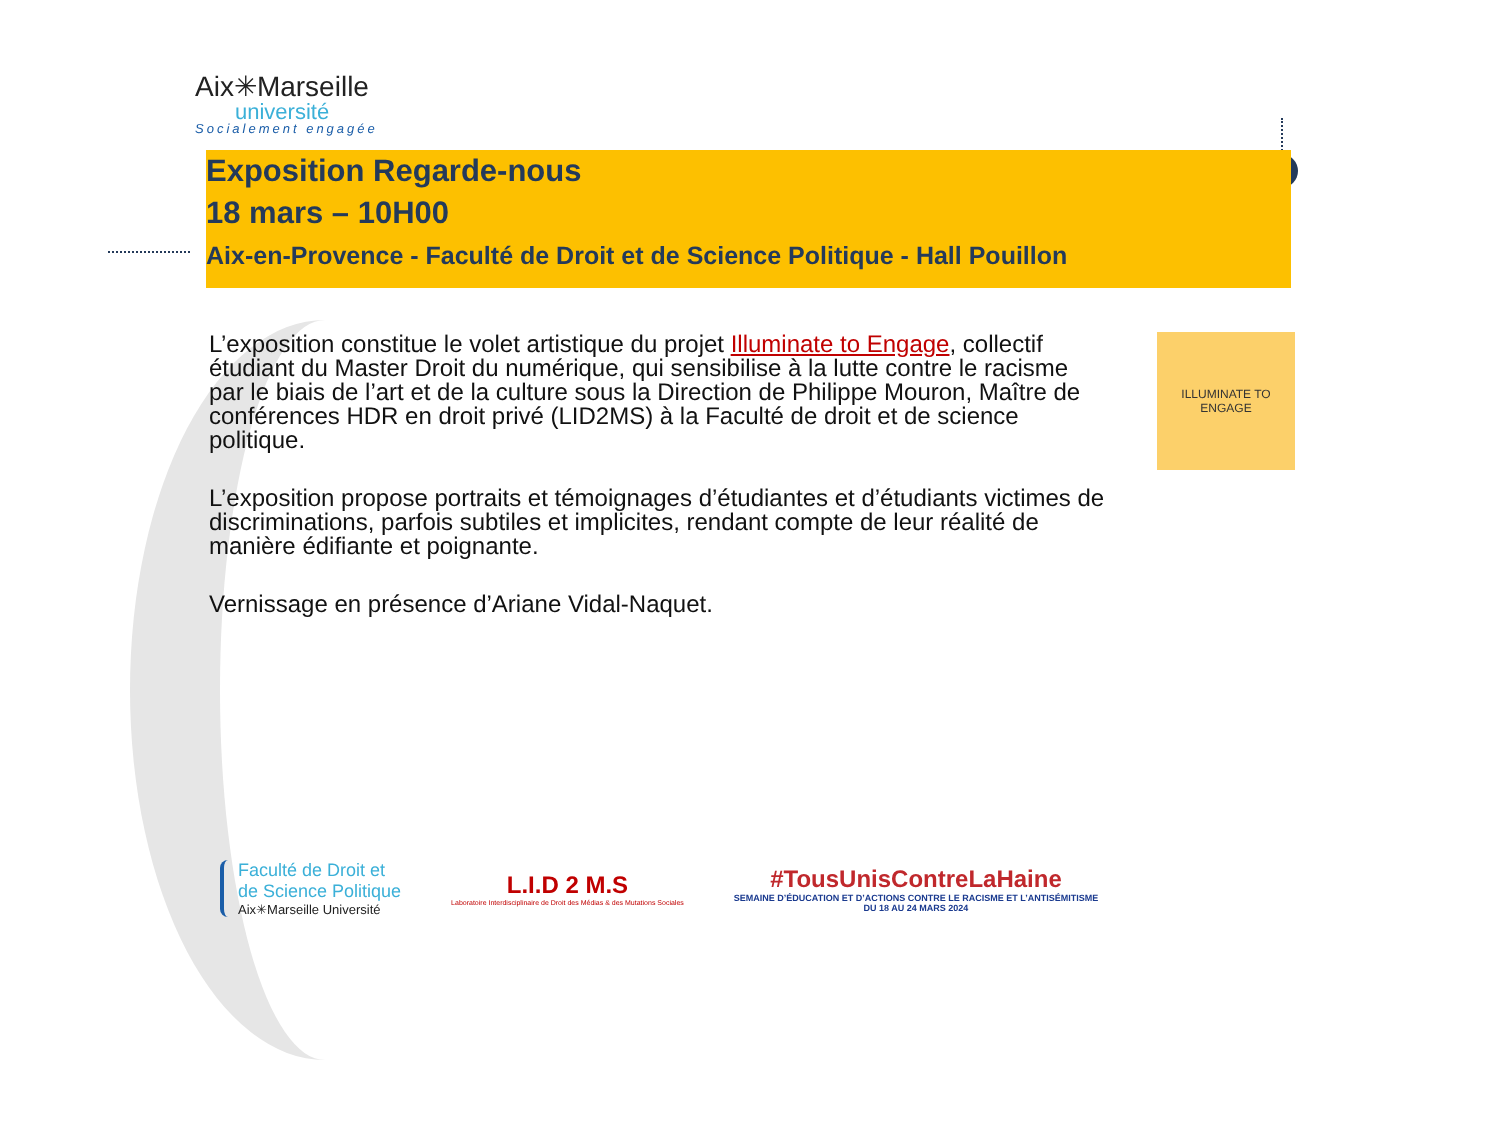Aix✳Marseille
université
Socialement engagée
Exposition Regarde-nous
18 mars – 10H00
Aix-en-Provence - Faculté de Droit et de Science Politique - Hall Pouillon
L’exposition constitue le volet artistique du projet Illuminate to Engage, collectif étudiant du Master Droit du numérique, qui sensibilise à la lutte contre le racisme par le biais de l’art et de la culture sous la Direction de Philippe Mouron, Maître de conférences HDR en droit privé (LID2MS) à la Faculté de droit et de science politique.
L’exposition propose portraits et témoignages d’étudiantes et d’étudiants victimes de discriminations, parfois subtiles et implicites, rendant compte de leur réalité de manière édifiante et poignante.
Vernissage en présence d’Ariane Vidal-Naquet.
ILLUMINATE TO ENGAGE
Faculté de Droit et
de Science Politique
Aix✳Marseille Université
L.I.D 2 M.S
Laboratoire Interdisciplinaire de Droit des Médias & des Mutations Sociales
#TousUnisContreLaHaine
SEMAINE D’ÉDUCATION ET D’ACTIONS CONTRE LE RACISME ET L’ANTISÉMITISME
DU 18 AU 24 MARS 2024